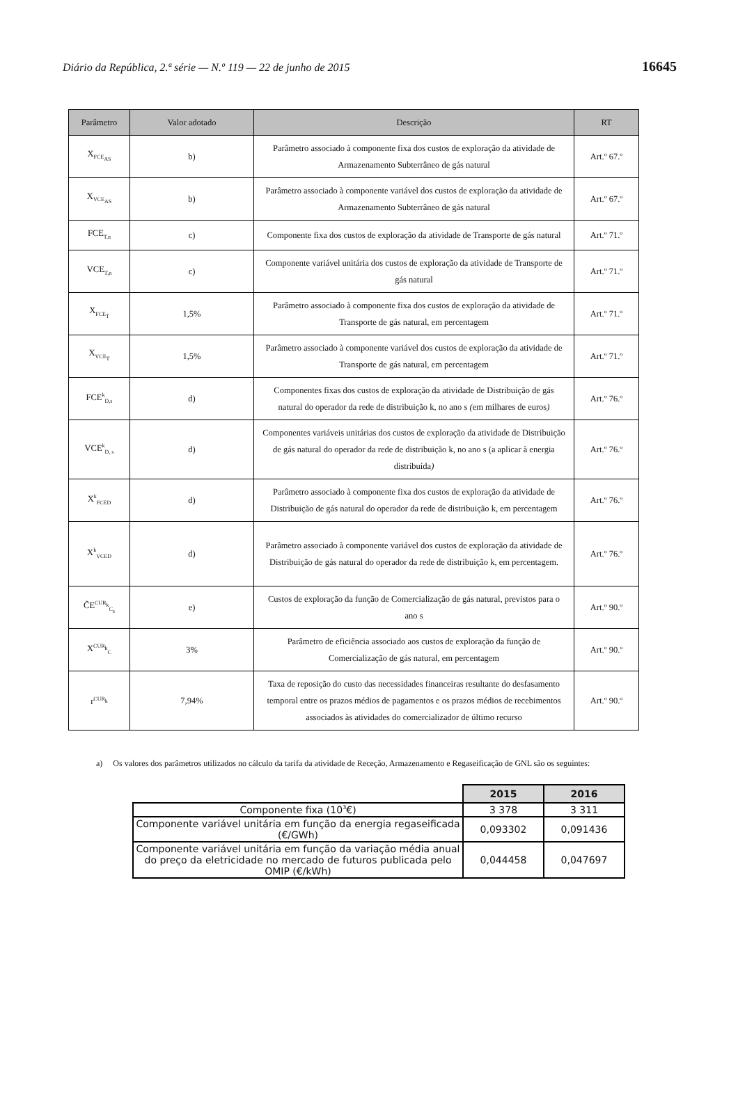Diário da República, 2.ª série — N.º 119 — 22 de junho de 2015 16645
| Parâmetro | Valor adotado | Descrição | RT |
| --- | --- | --- | --- |
| X<sub>FCE<sub>AS</sub></sub> | b) | Parâmetro associado à componente fixa dos custos de exploração da atividade de Armazenamento Subterrâneo de gás natural | Art.º 67.º |
| X<sub>VCE<sub>AS</sub></sub> | b) | Parâmetro associado à componente variável dos custos de exploração da atividade de Armazenamento Subterrâneo de gás natural | Art.º 67.º |
| FCE<sub>T,n</sub> | c) | Componente fixa dos custos de exploração da atividade de Transporte de gás natural | Art.º 71.º |
| VCE<sub>T,n</sub> | c) | Componente variável unitária dos custos de exploração da atividade de Transporte de gás natural | Art.º 71.º |
| X<sub>FCE<sub>T</sub></sub> | 1,5% | Parâmetro associado à componente fixa dos custos de exploração da atividade de Transporte de gás natural, em percentagem | Art.º 71.º |
| X<sub>VCE<sub>T</sub></sub> | 1,5% | Parâmetro associado à componente variável dos custos de exploração da atividade de Transporte de gás natural, em percentagem | Art.º 71.º |
| FCE<sup>k</sup><sub>D,s</sub> | d) | Componentes fixas dos custos de exploração da atividade de Distribuição de gás natural do operador da rede de distribuição k, no ano s ( em milhares de euros ) | Art.º 76.º |
| VCE<sup>k</sup><sub>D, s</sub> | d) | Componentes variáveis unitárias dos custos de exploração da atividade de Distribuição de gás natural do operador da rede de distribuição k, no ano s (a aplicar à energia distribuída ) | Art.º 76.º |
| X<sup>k</sup><sub>FCED</sub> | d) | Parâmetro associado à componente fixa dos custos de exploração da atividade de Distribuição de gás natural do operador da rede de distribuição k, em percentagem | Art.º 76.º |
| X<sup>k</sup><sub>VCED</sub> | d) | Parâmetro associado à componente variável dos custos de exploração da atividade de Distribuição de gás natural do operador da rede de distribuição k, em percentagem. | Art.º 76.º |
| C̃E<sup>CUR<sub>k</sub></sup><sub>C<sub>s</sub></sub> | e) | Custos de exploração da função de Comercialização de gás natural, previstos para o ano s | Art.º 90.º |
| X<sup>CUR<sub>k</sub></sup><sub>C</sub> | 3% | Parâmetro de eficiência associado aos custos de exploração da função de Comercialização de gás natural, em percentagem | Art.º 90.º |
| r<sup>CUR<sub>k</sub></sup> | 7,94% | Taxa de reposição do custo das necessidades financeiras resultante do desfasamento temporal entre os prazos médios de pagamentos e os prazos médios de recebimentos associados às atividades do comercializador de último recurso | Art.º 90.º |
a) Os valores dos parâmetros utilizados no cálculo da tarifa da atividade de Receção, Armazenamento e Regaseificação de GNL são os seguintes:
| | 2015 | 2016 |
| Componente fixa (10<sup>3</sup>€) | 3 378 | 3 311 |
| Componente variável unitária em função da energia regaseificada (€/GWh) | 0,093302 | 0,091436 |
| Componente variável unitária em função da variação média anual do preço da eletricidade no mercado de futuros publicada pelo OMIP (€/kWh) | 0,044458 | 0,047697 |